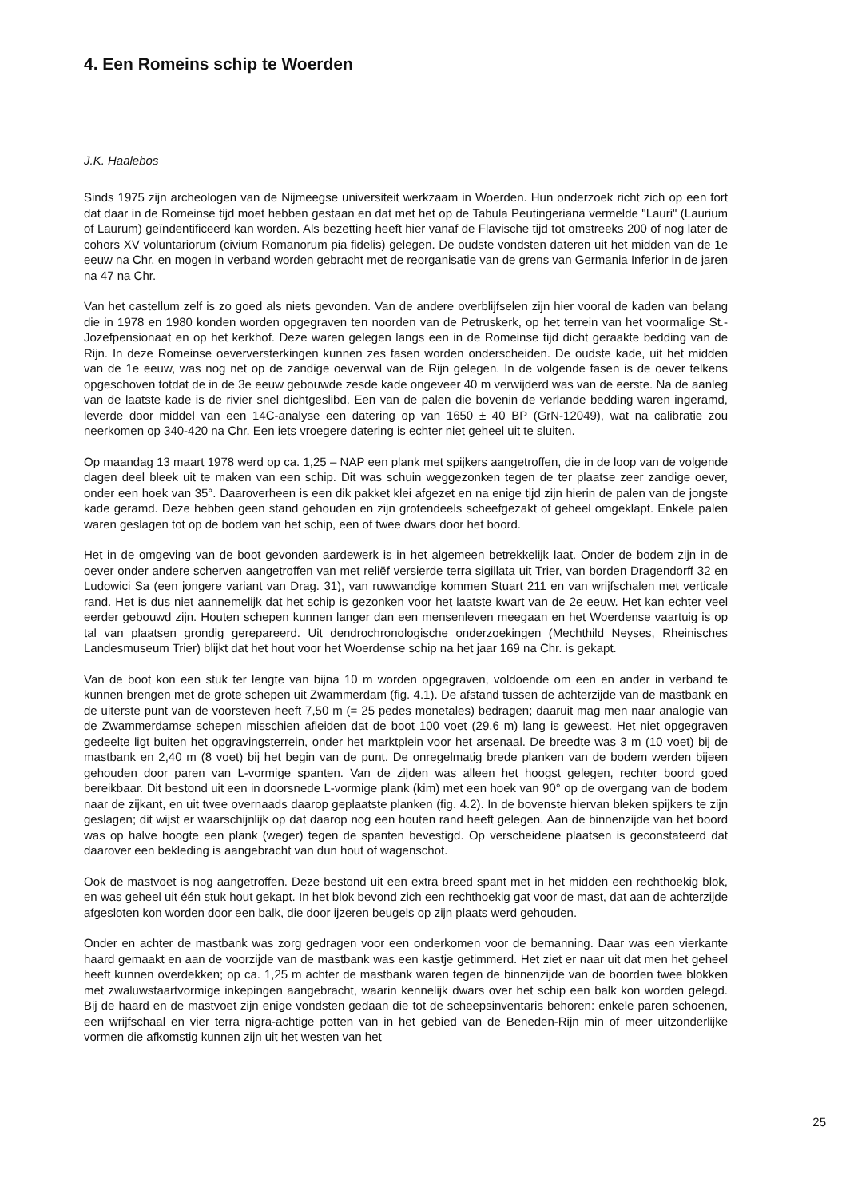4. Een Romeins schip te Woerden
J.K. Haalebos
Sinds 1975 zijn archeologen van de Nijmeegse universiteit werkzaam in Woerden. Hun onderzoek richt zich op een fort dat daar in de Romeinse tijd moet hebben gestaan en dat met het op de Tabula Peutingeriana vermelde "Lauri" (Laurium of Laurum) geïndentificeerd kan worden. Als bezetting heeft hier vanaf de Flavische tijd tot omstreeks 200 of nog later de cohors XV voluntariorum (civium Romanorum pia fidelis) gelegen. De oudste vondsten dateren uit het midden van de 1e eeuw na Chr. en mogen in verband worden gebracht met de reorganisatie van de grens van Germania Inferior in de jaren na 47 na Chr.
Van het castellum zelf is zo goed als niets gevonden. Van de andere overblijfselen zijn hier vooral de kaden van belang die in 1978 en 1980 konden worden opgegraven ten noorden van de Petruskerk, op het terrein van het voormalige St.-Jozefpensionaat en op het kerkhof. Deze waren gelegen langs een in de Romeinse tijd dicht geraakte bedding van de Rijn. In deze Romeinse oeverversterkingen kunnen zes fasen worden onderscheiden. De oudste kade, uit het midden van de 1e eeuw, was nog net op de zandige oeverwal van de Rijn gelegen. In de volgende fasen is de oever telkens opgeschoven totdat de in de 3e eeuw gebouwde zesde kade ongeveer 40 m verwijderd was van de eerste. Na de aanleg van de laatste kade is de rivier snel dichtgeslibd. Een van de palen die bovenin de verlande bedding waren ingeramd, leverde door middel van een 14C-analyse een datering op van 1650 ± 40 BP (GrN-12049), wat na calibratie zou neerkomen op 340-420 na Chr. Een iets vroegere datering is echter niet geheel uit te sluiten.
Op maandag 13 maart 1978 werd op ca. 1,25 – NAP een plank met spijkers aangetroffen, die in de loop van de volgende dagen deel bleek uit te maken van een schip. Dit was schuin weggezonken tegen de ter plaatse zeer zandige oever, onder een hoek van 35°. Daaroverheen is een dik pakket klei afgezet en na enige tijd zijn hierin de palen van de jongste kade geramd. Deze hebben geen stand gehouden en zijn grotendeels scheefgezakt of geheel omgeklapt. Enkele palen waren geslagen tot op de bodem van het schip, een of twee dwars door het boord.
Het in de omgeving van de boot gevonden aardewerk is in het algemeen betrekkelijk laat. Onder de bodem zijn in de oever onder andere scherven aangetroffen van met reliëf versierde terra sigillata uit Trier, van borden Dragendorff 32 en Ludowici Sa (een jongere variant van Drag. 31), van ruwwandige kommen Stuart 211 en van wrijfschalen met verticale rand. Het is dus niet aannemelijk dat het schip is gezonken voor het laatste kwart van de 2e eeuw. Het kan echter veel eerder gebouwd zijn. Houten schepen kunnen langer dan een mensenleven meegaan en het Woerdense vaartuig is op tal van plaatsen grondig gerepareerd. Uit dendrochronologische onderzoekingen (Mechthild Neyses, Rheinisches Landesmuseum Trier) blijkt dat het hout voor het Woerdense schip na het jaar 169 na Chr. is gekapt.
Van de boot kon een stuk ter lengte van bijna 10 m worden opgegraven, voldoende om een en ander in verband te kunnen brengen met de grote schepen uit Zwammerdam (fig. 4.1). De afstand tussen de achterzijde van de mastbank en de uiterste punt van de voorsteven heeft 7,50 m (= 25 pedes monetales) bedragen; daaruit mag men naar analogie van de Zwammerdamse schepen misschien afleiden dat de boot 100 voet (29,6 m) lang is geweest. Het niet opgegraven gedeelte ligt buiten het opgravingsterrein, onder het marktplein voor het arsenaal. De breedte was 3 m (10 voet) bij de mastbank en 2,40 m (8 voet) bij het begin van de punt. De onregelmatig brede planken van de bodem werden bijeen gehouden door paren van L-vormige spanten. Van de zijden was alleen het hoogst gelegen, rechter boord goed bereikbaar. Dit bestond uit een in doorsnede L-vormige plank (kim) met een hoek van 90° op de overgang van de bodem naar de zijkant, en uit twee overnaads daarop geplaatste planken (fig. 4.2). In de bovenste hiervan bleken spijkers te zijn geslagen; dit wijst er waarschijnlijk op dat daarop nog een houten rand heeft gelegen. Aan de binnenzijde van het boord was op halve hoogte een plank (weger) tegen de spanten bevestigd. Op verscheidene plaatsen is geconstateerd dat daarover een bekleding is aangebracht van dun hout of wagenschot.
Ook de mastvoet is nog aangetroffen. Deze bestond uit een extra breed spant met in het midden een rechthoekig blok, en was geheel uit één stuk hout gekapt. In het blok bevond zich een rechthoekig gat voor de mast, dat aan de achterzijde afgesloten kon worden door een balk, die door ijzeren beugels op zijn plaats werd gehouden.
Onder en achter de mastbank was zorg gedragen voor een onderkomen voor de bemanning. Daar was een vierkante haard gemaakt en aan de voorzijde van de mastbank was een kastje getimmerd. Het ziet er naar uit dat men het geheel heeft kunnen overdekken; op ca. 1,25 m achter de mastbank waren tegen de binnenzijde van de boorden twee blokken met zwaluwstaartvormige inkepingen aangebracht, waarin kennelijk dwars over het schip een balk kon worden gelegd. Bij de haard en de mastvoet zijn enige vondsten gedaan die tot de scheepsinventaris behoren: enkele paren schoenen, een wrijfschaal en vier terra nigra-achtige potten van in het gebied van de Beneden-Rijn min of meer uitzonderlijke vormen die afkomstig kunnen zijn uit het westen van het
25